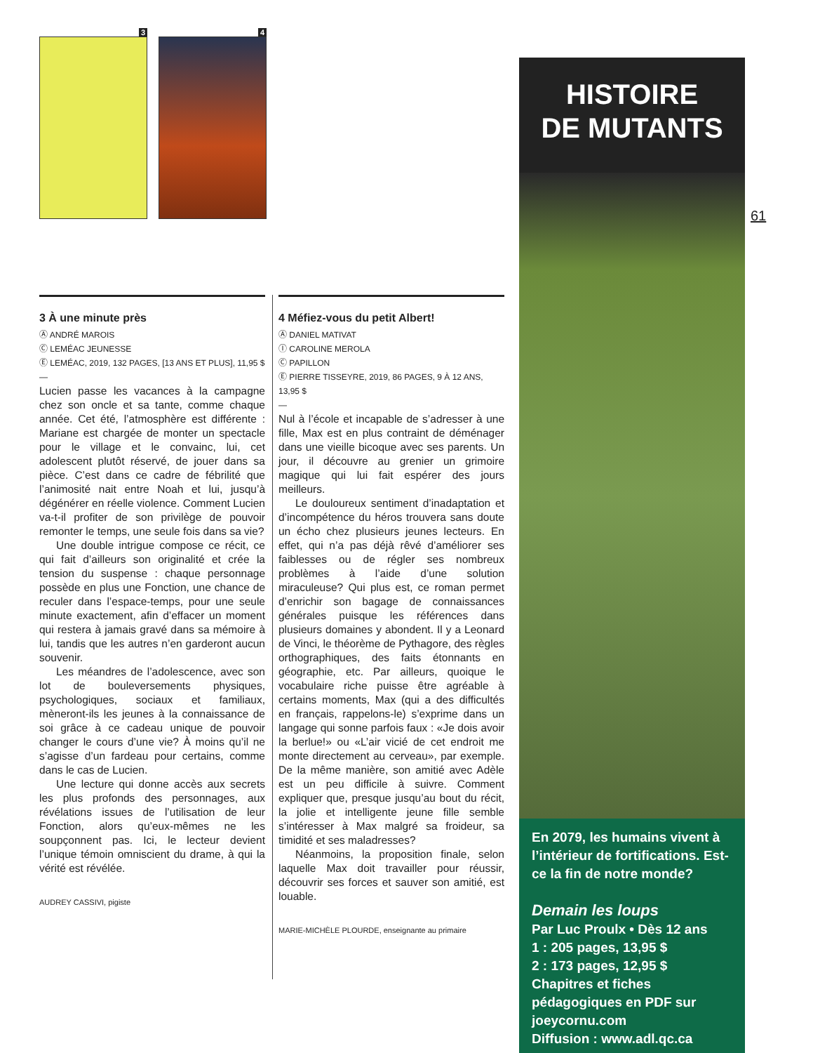3 4
3 À une minute près
Ⓐ ANDRÉ MAROIS
Ⓒ LEMÉAC JEUNESSE
Ⓔ LEMÉAC, 2019, 132 PAGES, [13 ANS ET PLUS], 11,95 $
—
Lucien passe les vacances à la campagne chez son oncle et sa tante, comme chaque année. Cet été, l’atmosphère est différente : Mariane est chargée de monter un spectacle pour le village et le convainc, lui, cet adolescent plutôt réservé, de jouer dans sa pièce. C’est dans ce cadre de fébrilité que l’animosité nait entre Noah et lui, jusqu’à dégénérer en réelle violence. Comment Lucien va-t-il profiter de son privilège de pouvoir remonter le temps, une seule fois dans sa vie?
Une double intrigue compose ce récit, ce qui fait d’ailleurs son originalité et crée la tension du suspense : chaque personnage possède en plus une Fonction, une chance de reculer dans l’espace-temps, pour une seule minute exactement, afin d’effacer un moment qui restera à jamais gravé dans sa mémoire à lui, tandis que les autres n’en garderont aucun souvenir.
Les méandres de l’adolescence, avec son lot de bouleversements physiques, psychologiques, sociaux et familiaux, mèneront-ils les jeunes à la connaissance de soi grâce à ce cadeau unique de pouvoir changer le cours d’une vie? À moins qu’il ne s’agisse d’un fardeau pour certains, comme dans le cas de Lucien.
Une lecture qui donne accès aux secrets les plus profonds des personnages, aux révélations issues de l’utilisation de leur Fonction, alors qu’eux-mêmes ne les soupçonnent pas. Ici, le lecteur devient l’unique témoin omniscient du drame, à qui la vérité est révélée.
AUDREY CASSIVI, pigiste
4 Méfiez-vous du petit Albert!
Ⓐ DANIEL MATIVAT
Ⓘ CAROLINE MEROLA
Ⓒ PAPILLON
Ⓔ PIERRE TISSEYRE, 2019, 86 PAGES, 9 À 12 ANS, 13,95 $
—
Nul à l’école et incapable de s’adresser à une fille, Max est en plus contraint de déménager dans une vieille bicoque avec ses parents. Un jour, il découvre au grenier un grimoire magique qui lui fait espérer des jours meilleurs.
Le douloureux sentiment d’inadaptation et d’incompétence du héros trouvera sans doute un écho chez plusieurs jeunes lecteurs. En effet, qui n’a pas déjà rêvé d’améliorer ses faiblesses ou de régler ses nombreux problèmes à l’aide d’une solution miraculeuse? Qui plus est, ce roman permet d’enrichir son bagage de connaissances générales puisque les références dans plusieurs domaines y abondent. Il y a Leonard de Vinci, le théorème de Pythagore, des règles orthographiques, des faits étonnants en géographie, etc. Par ailleurs, quoique le vocabulaire riche puisse être agréable à certains moments, Max (qui a des difficultés en français, rappelons-le) s’exprime dans un langage qui sonne parfois faux : «Je dois avoir la berlue!» ou «L’air vicié de cet endroit me monte directement au cerveau», par exemple. De la même manière, son amitié avec Adèle est un peu difficile à suivre. Comment expliquer que, presque jusqu’au bout du récit, la jolie et intelligente jeune fille semble s’intéresser à Max malgré sa froideur, sa timidité et ses maladresses?
Néanmoins, la proposition finale, selon laquelle Max doit travailler pour réussir, découvrir ses forces et sauver son amitié, est louable.
MARIE-MICHÈLE PLOURDE, enseignante au primaire
HISTOIRE
DE MUTANTS
En 2079, les humains vivent à l’intérieur de fortifications. Est-ce la fin de notre monde?
Demain les loups
Par Luc Proulx • Dès 12 ans
1 : 205 pages, 13,95 $
2 : 173 pages, 12,95 $
Chapitres et fiches pédagogiques en PDF sur joeycornu.com
Diffusion : www.adl.qc.ca
61